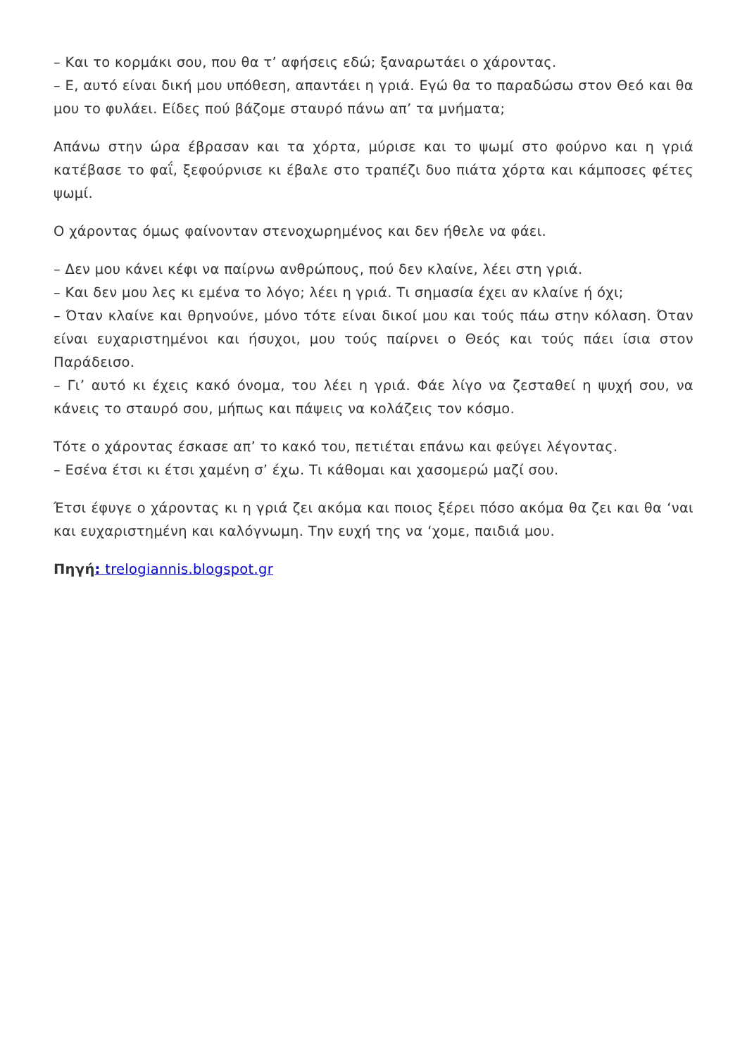– Και το κορμάκι σου, που θα τ’ αφήσεις εδώ; ξαναρωτάει ο χάροντας.
– Ε, αυτό είναι δική μου υπόθεση, απαντάει η γριά. Εγώ θα το παραδώσω στον Θεό και θα μου το φυλάει. Είδες πού βάζομε σταυρό πάνω απ’ τα μνήματα;
Απάνω στην ώρα έβρασαν και τα χόρτα, μύρισε και το ψωμί στο φούρνο και η γριά κατέβασε το φαΐ, ξεφούρνισε κι έβαλε στο τραπέζι δυο πιάτα χόρτα και κάμποσες φέτες ψωμί.
Ο χάροντας όμως φαίνονταν στενοχωρημένος και δεν ήθελε να φάει.
– Δεν μου κάνει κέφι να παίρνω ανθρώπους, πού δεν κλαίνε, λέει στη γριά.
– Και δεν μου λες κι εμένα το λόγο; λέει η γριά. Τι σημασία έχει αν κλαίνε ή όχι;
– Όταν κλαίνε και θρηνούνε, μόνο τότε είναι δικοί μου και τούς πάω στην κόλαση. Όταν είναι ευχαριστημένοι και ήσυχοι, μου τούς παίρνει ο Θεός και τούς πάει ίσια στον Παράδεισο.
– Γι’ αυτό κι έχεις κακό όνομα, του λέει η γριά. Φάε λίγο να ζεσταθεί η ψυχή σου, να κάνεις το σταυρό σου, μήπως και πάψεις να κολάζεις τον κόσμο.
Τότε ο χάροντας έσκασε απ’ το κακό του, πετιέται επάνω και φεύγει λέγοντας.
– Εσένα έτσι κι έτσι χαμένη σ’ έχω. Τι κάθομαι και χασομερώ μαζί σου.
Έτσι έφυγε ο χάροντας κι η γριά ζει ακόμα και ποιος ξέρει πόσο ακόμα θα ζει και θα ‘ναι και ευχαριστημένη και καλόγνωμη. Την ευχή της να ‘χομε, παιδιά μου.
Πηγή: trelogiannis.blogspot.gr